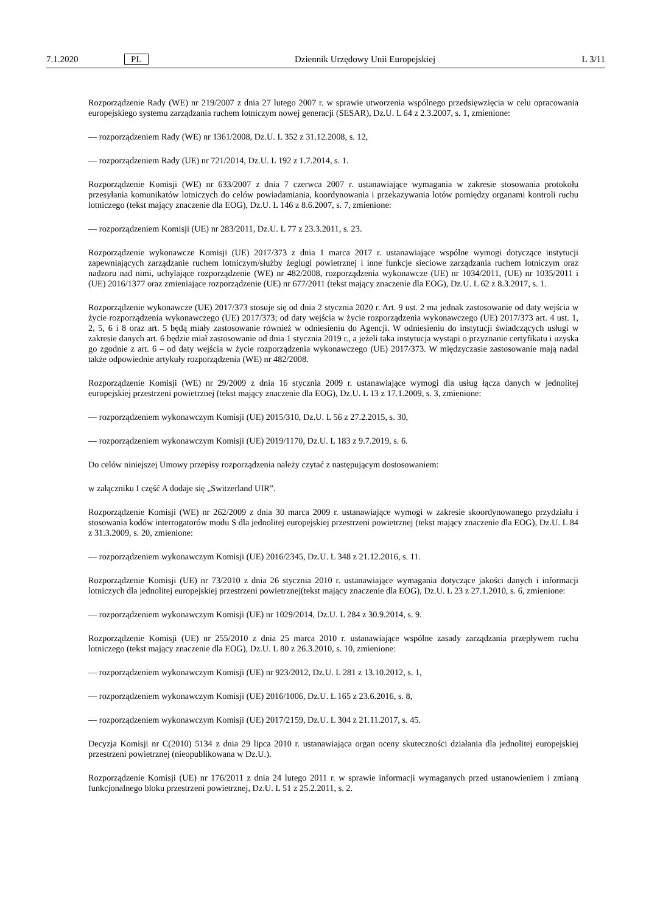7.1.2020 PL Dziennik Urzędowy Unii Europejskiej L 3/11
Rozporządzenie Rady (WE) nr 219/2007 z dnia 27 lutego 2007 r. w sprawie utworzenia wspólnego przedsięwzięcia w celu opracowania europejskiego systemu zarządzania ruchem lotniczym nowej generacji (SESAR), Dz.U. L 64 z 2.3.2007, s. 1, zmienione:
— rozporządzeniem Rady (WE) nr 1361/2008, Dz.U. L 352 z 31.12.2008, s. 12,
— rozporządzeniem Rady (UE) nr 721/2014, Dz.U. L 192 z 1.7.2014, s. 1.
Rozporządzenie Komisji (WE) nr 633/2007 z dnia 7 czerwca 2007 r. ustanawiające wymagania w zakresie stosowania protokołu przesyłania komunikatów lotniczych do celów powiadamiania, koordynowania i przekazywania lotów pomiędzy organami kontroli ruchu lotniczego (tekst mający znaczenie dla EOG), Dz.U. L 146 z 8.6.2007, s. 7, zmienione:
— rozporządzeniem Komisji (UE) nr 283/2011, Dz.U. L 77 z 23.3.2011, s. 23.
Rozporządzenie wykonawcze Komisji (UE) 2017/373 z dnia 1 marca 2017 r. ustanawiające wspólne wymogi dotyczące instytucji zapewniających zarządzanie ruchem lotniczym/służby żeglugi powietrznej i inne funkcje sieciowe zarządzania ruchem lotniczym oraz nadzoru nad nimi, uchylające rozporządzenie (WE) nr 482/2008, rozporządzenia wykonawcze (UE) nr 1034/2011, (UE) nr 1035/2011 i (UE) 2016/1377 oraz zmieniające rozporządzenie (UE) nr 677/2011 (tekst mający znaczenie dla EOG), Dz.U. L 62 z 8.3.2017, s. 1.
Rozporządzenie wykonawcze (UE) 2017/373 stosuje się od dnia 2 stycznia 2020 r. Art. 9 ust. 2 ma jednak zastosowanie od daty wejścia w życie rozporządzenia wykonawczego (UE) 2017/373; od daty wejścia w życie rozporządzenia wykonawczego (UE) 2017/373 art. 4 ust. 1, 2, 5, 6 i 8 oraz art. 5 będą miały zastosowanie również w odniesieniu do Agencji. W odniesieniu do instytucji świadczących usługi w zakresie danych art. 6 będzie miał zastosowanie od dnia 1 stycznia 2019 r., a jeżeli taka instytucja wystąpi o przyznanie certyfikatu i uzyska go zgodnie z art. 6 – od daty wejścia w życie rozporządzenia wykonawczego (UE) 2017/373. W międzyczasie zastosowanie mają nadal także odpowiednie artykuły rozporządzenia (WE) nr 482/2008.
Rozporządzenie Komisji (WE) nr 29/2009 z dnia 16 stycznia 2009 r. ustanawiające wymogi dla usług łącza danych w jednolitej europejskiej przestrzeni powietrznej (tekst mający znaczenie dla EOG), Dz.U. L 13 z 17.1.2009, s. 3, zmienione:
— rozporządzeniem wykonawczym Komisji (UE) 2015/310, Dz.U. L 56 z 27.2.2015, s. 30,
— rozporządzeniem wykonawczym Komisji (UE) 2019/1170, Dz.U. L 183 z 9.7.2019, s. 6.
Do celów niniejszej Umowy przepisy rozporządzenia należy czytać z następującym dostosowaniem:
w załączniku I część A dodaje się „Switzerland UIR”.
Rozporządzenie Komisji (WE) nr 262/2009 z dnia 30 marca 2009 r. ustanawiające wymogi w zakresie skoordynowanego przydziału i stosowania kodów interrogatorów modu S dla jednolitej europejskiej przestrzeni powietrznej (tekst mający znaczenie dla EOG), Dz.U. L 84 z 31.3.2009, s. 20, zmienione:
— rozporządzeniem wykonawczym Komisji (UE) 2016/2345, Dz.U. L 348 z 21.12.2016, s. 11.
Rozporządzenie Komisji (UE) nr 73/2010 z dnia 26 stycznia 2010 r. ustanawiające wymagania dotyczące jakości danych i informacji lotniczych dla jednolitej europejskiej przestrzeni powietrznej(tekst mający znaczenie dla EOG), Dz.U. L 23 z 27.1.2010, s. 6, zmienione:
— rozporządzeniem wykonawczym Komisji (UE) nr 1029/2014, Dz.U. L 284 z 30.9.2014, s. 9.
Rozporządzenie Komisji (UE) nr 255/2010 z dnia 25 marca 2010 r. ustanawiające wspólne zasady zarządzania przepływem ruchu lotniczego (tekst mający znaczenie dla EOG), Dz.U. L 80 z 26.3.2010, s. 10, zmienione:
— rozporządzeniem wykonawczym Komisji (UE) nr 923/2012, Dz.U. L 281 z 13.10.2012, s. 1,
— rozporządzeniem wykonawczym Komisji (UE) 2016/1006, Dz.U. L 165 z 23.6.2016, s. 8,
— rozporządzeniem wykonawczym Komisji (UE) 2017/2159, Dz.U. L 304 z 21.11.2017, s. 45.
Decyzja Komisji nr C(2010) 5134 z dnia 29 lipca 2010 r. ustanawiająca organ oceny skuteczności działania dla jednolitej europejskiej przestrzeni powietrznej (nieopublikowana w Dz.U.).
Rozporządzenie Komisji (UE) nr 176/2011 z dnia 24 lutego 2011 r. w sprawie informacji wymaganych przed ustanowieniem i zmianą funkcjonalnego bloku przestrzeni powietrznej, Dz.U. L 51 z 25.2.2011, s. 2.